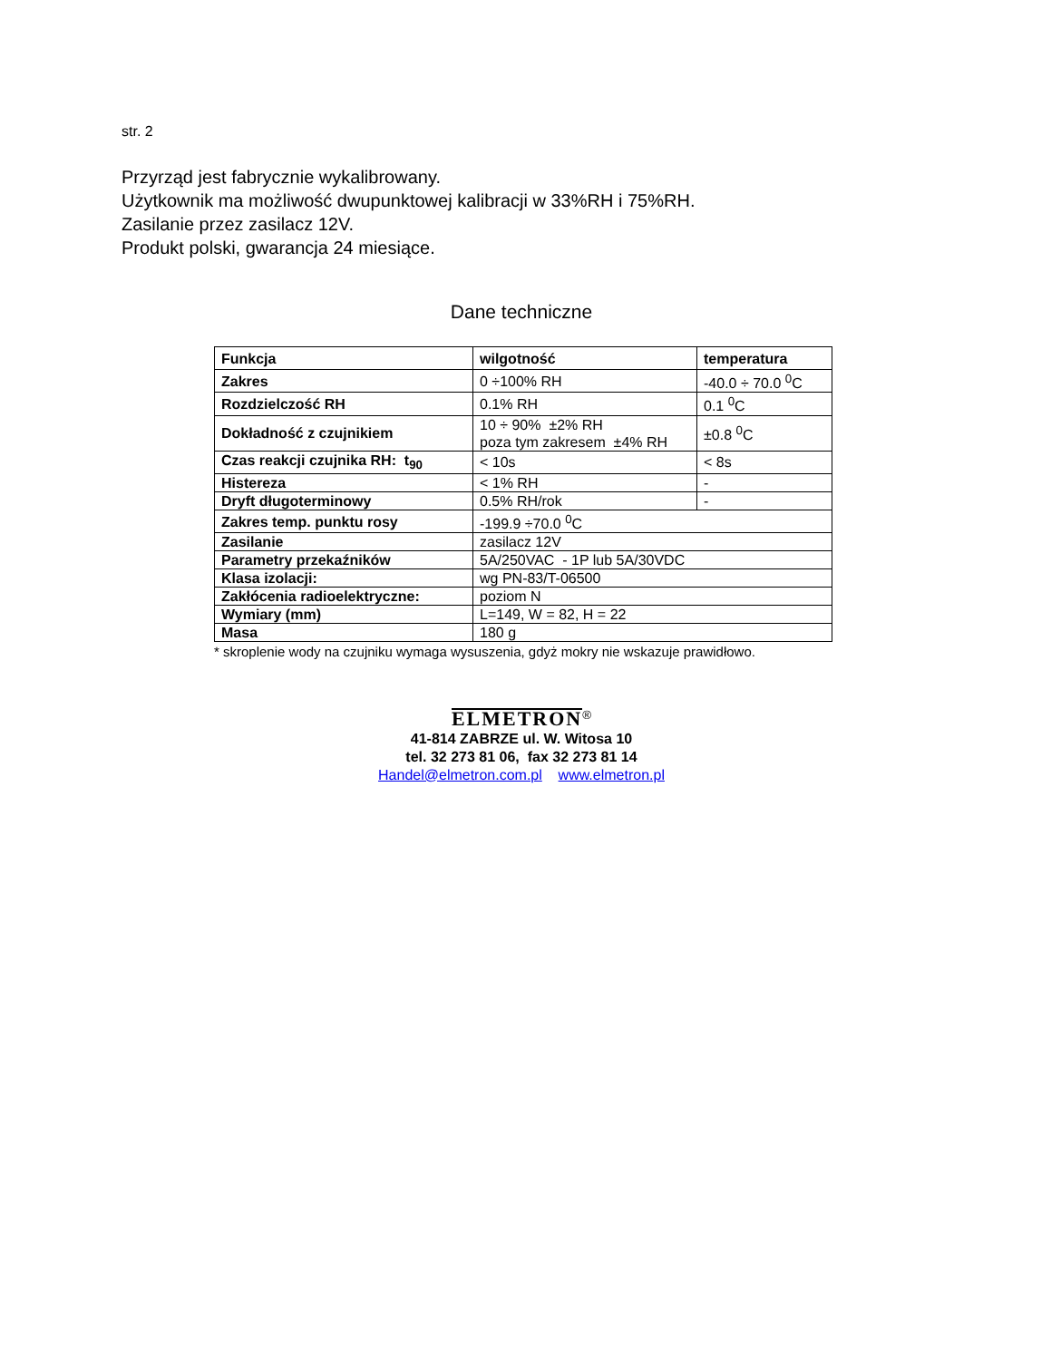str. 2
Przyrząd jest fabrycznie wykalibrowany.
Użytkownik ma możliwość dwupunktowej kalibracji w 33%RH i 75%RH.
Zasilanie przez zasilacz 12V.
Produkt polski, gwarancja 24 miesiące.
Dane techniczne
| Funkcja | wilgotność | temperatura |
| Zakres | 0 ÷100% RH | -40.0 ÷ 70.0 <sup>0</sup>C |
| Rozdzielczość RH | 0.1% RH | 0.1 <sup>0</sup>C |
| Dokładność z czujnikiem | 10 ÷ 90% ±2% RH poza tym zakresem ±4% RH | ±0.8 <sup>0</sup>C |
| Czas reakcji czujnika RH: t<sub>90</sub> | < 10s | < 8s |
| Histereza | < 1% RH | - |
| Dryft długoterminowy | 0.5% RH/rok | - |
| Zakres temp. punktu rosy | -199.9 ÷70.0 <sup>0</sup>C | |
| Zasilanie | zasilacz 12V | |
| Parametry przekaźników | 5A/250VAC - 1P lub 5A/30VDC | |
| Klasa izolacji: | wg PN-83/T-06500 | |
| Zakłócenia radioelektryczne: | poziom N | |
| Wymiary (mm) | L=149, W = 82, H = 22 | |
| Masa | 180 g | |
* skroplenie wody na czujniku wymaga wysuszenia, gdyż mokry nie wskazuje prawidłowo.
ELMETRON<sup>®</sup>
41-814 ZABRZE ul. W. Witosa 10
tel. 32 273 81 06, fax 32 273 81 14
Handel@elmetron.com.pl www.elmetron.pl